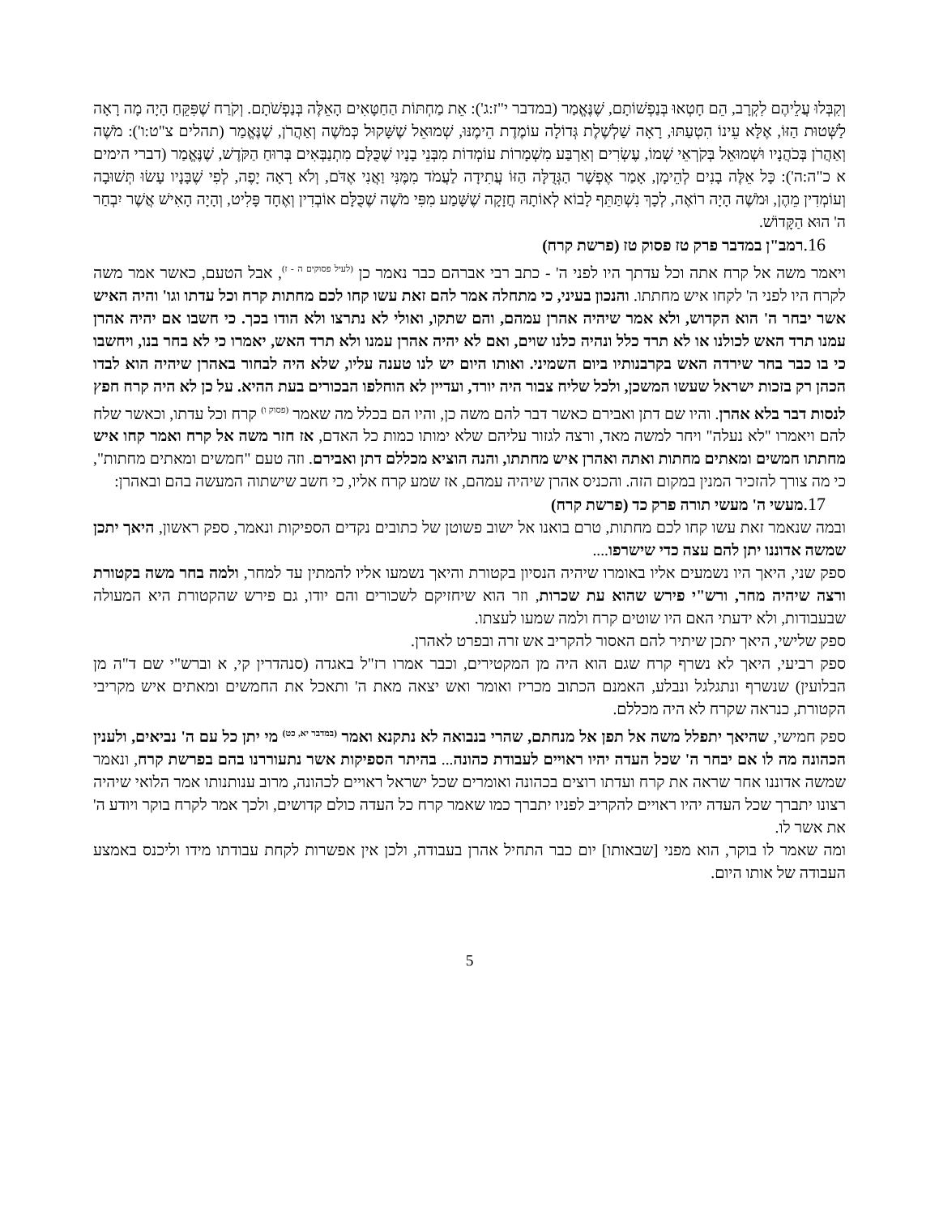וְקִבְּלוּ עֲלֵיהֶם לִקְרָב, הֵם חָטְאוּ בְּנַפְשׁוֹתָם, שֶׁנֶּאֱמַר (במדבר י"ז:ג'): אֵת מַחְתּוֹת הַחַטָּאִים הָאֵלֶּה בְּנַפְשֹׁתָם. וְקֹרַח שֶׁפִּקֵּחַ הָיָה מָה רָאָה לַשְּׁטוּת הַזּוֹ, אֶלָּא עֵינוֹ הִטְעַתּוּ, רָאָה שַׁלְשֶׁלֶת גְּדוֹלָה עוֹמֶדֶת הֵימֶנּוּ, שְׁמוּאֵל שֶׁשָּׁקוּל כְּמֹשֶׁה וְאַהֲרֹן, שֶׁנֶּאֱמַר (תהלים צ"ט:ו'): מֹשֶׁה וְאַהֲרֹן בְּכֹהֲנָיו וּשְׁמוּאֵל בְּקֹרְאֵי שְׁמוֹ, עֶשְׂרִים וְאַרְבַּע מִשְׁמָרוֹת עוֹמְדוֹת מִבְּנֵי בָנָיו שֶׁכֻּלָּם מִתְנַבְּאִים בְּרוּחַ הַקֹּדֶשׁ, שֶׁנֶּאֱמַר (דברי הימים א כ"ה:ה'): כָּל אֵלֶּה בָנִים לְהֵימָן, אָמַר אֶפְשָׁר הַגְּדֻלָּה הַזּוֹ עֲתִידָה לַעֲמֹד מִמֶּנִּי וַאֲנִי אֶדֹּם, וְלֹא רָאָה יָפֶה, לְפִי שֶׁבָּנָיו עָשׂוּ תְּשׁוּבָה וְעוֹמְדִין מֵהֶן, וּמֹשֶׁה הָיָה רוֹאֶה, לְכָךְ נִשְׁתַּתֵּף לָבוֹא לְאוֹתָהּ חֲזָקָה שֶׁשָּׁמַע מִפִּי מֹשֶׁה שֶׁכֻּלָּם אוֹבְדִין וְאֶחָד פָּלִיט, וְהָיָה הָאִישׁ אֲשֶׁר יִבְחַר ה' הוּא הַקָּדוֹשׁ.
16. רמב"ן במדבר פרק טז פסוק טז (פרשת קרח)
ויאמר משה אל קרח אתה וכל עדתך היו לפני ה' - כתב רבי אברהם כבר נאמר כן <sup>(לעיל פסוקים ה - ז)</sup>, אבל הטעם, כאשר אמר משה לקרח היו לפני ה' לקחו איש מחתתו. והנכון בעיני, כי מתחלה אמר להם זאת עשו קחו לכם מחתות קרח וכל עדתו וגו' והיה האיש אשר יבחר ה' הוא הקדוש, ולא אמר שיהיה אהרן עמהם, והם שתקו, ואולי לא נתרצו ולא הודו בכך. כי חשבו אם יהיה אהרן עמנו תרד האש לכולנו או לא תרד כלל ונהיה כלנו שוים, ואם לא יהיה אהרן עמנו ולא תרד האש, יאמרו כי לא בחר בנו, ויחשבו כי בו כבר בחר שירדה האש בקרבנותיו ביום השמיני. ואותו היום יש לנו טענה עליו, שלא היה לבחור באהרן שיהיה הוא לבדו הכהן רק בזכות ישראל שעשו המשכן, ולכל שליח צבור היה יורד, ועדיין לא הוחלפו הבכורים בעת ההיא. על כן לא היה קרח חפץ לנסות דבר בלא אהרן. והיו שם דתן ואבירם כאשר דבר להם משה כן, והיו הם בכלל מה שאמר <sup>(פסוק ו)</sup> קרח וכל עדתו, וכאשר שלח להם ויאמרו "לא נעלה" ויחר למשה מאד, ורצה לגזור עליהם שלא ימותו כמות כל האדם, אז חזר משה אל קרח ואמר קחו איש מחתתו חמשים ומאתים מחתות ואתה ואהרן איש מחתתו, והנה הוציא מכללם דתן ואבירם. וזה טעם "חמשים ומאתים מחתות", כי מה צורך להזכיר המנין במקום הזה. והכניס אהרן שיהיה עמהם, אז שמע קרח אליו, כי חשב שישתוה המעשה בהם ובאהרן:
17. מעשי ה' מעשי תורה פרק כד (פרשת קרח)
ובמה שנאמר זאת עשו קחו לכם מחתות, טרם בואנו אל ישוב פשוטן של כתובים נקדים הספיקות ונאמר, ספק ראשון, היאך יתכן שמשה אדוננו יתן להם עצה כדי שישרפו....
ספק שני, היאך היו נשמעים אליו באומרו שיהיה הנסיון בקטורת והיאך נשמעו אליו להמתין עד למחר, ולמה בחר משה בקטורת ורצה שיהיה מחר, ורש"י פירש שהוא עת שכרות, וזר הוא שיחזיקם לשכורים והם יודו, גם פירש שהקטורת היא המעולה שבעבודות, ולא ידעתי האם היו שוטים קרח ולמה שמעו לעצתו.
ספק שלישי, היאך יתכן שיתיר להם האסור להקריב אש זרה ובפרט לאהרן.
ספק רביעי, היאך לא נשרף קרח שגם הוא היה מן המקטירים, וכבר אמרו רז"ל באגדה (סנהדרין קי, א וברש"י שם ד"ה מן הבלועין) שנשרף ונתגלגל ונבלע, האמנם הכתוב מכריז ואומר ואש יצאה מאת ה' ותאכל את החמשים ומאתים איש מקריבי הקטורת, כנראה שקרח לא היה מכללם.
ספק חמישי, שהיאך יתפלל משה אל תפן אל מנחתם, שהרי בנבואה לא נתקנא ואמר <sup>(במדבר יא, כט)</sup> מי יתן כל עם ה' נביאים, ולענין הכהונה מה לו אם יבחר ה' שכל העדה יהיו ראויים לעבודת כהונה... בהיתר הספיקות אשר נתעוררנו בהם בפרשת קרח, ונאמר שמשה אדוננו אחר שראה את קרח ועדתו רוצים בכהונה ואומרים שכל ישראל ראויים לכהונה, מרוב ענותנותו אמר הלואי שיהיה רצונו יתברך שכל העדה יהיו ראויים להקריב לפניו יתברך כמו שאמר קרח כל העדה כולם קדושים, ולכך אמר לקרח בוקר ויודע ה' את אשר לו.
ומה שאמר לו בוקר, הוא מפני [שבאותו] יום כבר התחיל אהרן בעבודה, ולכן אין אפשרות לקחת עבודתו מידו וליכנס באמצע העבודה של אותו היום.
5